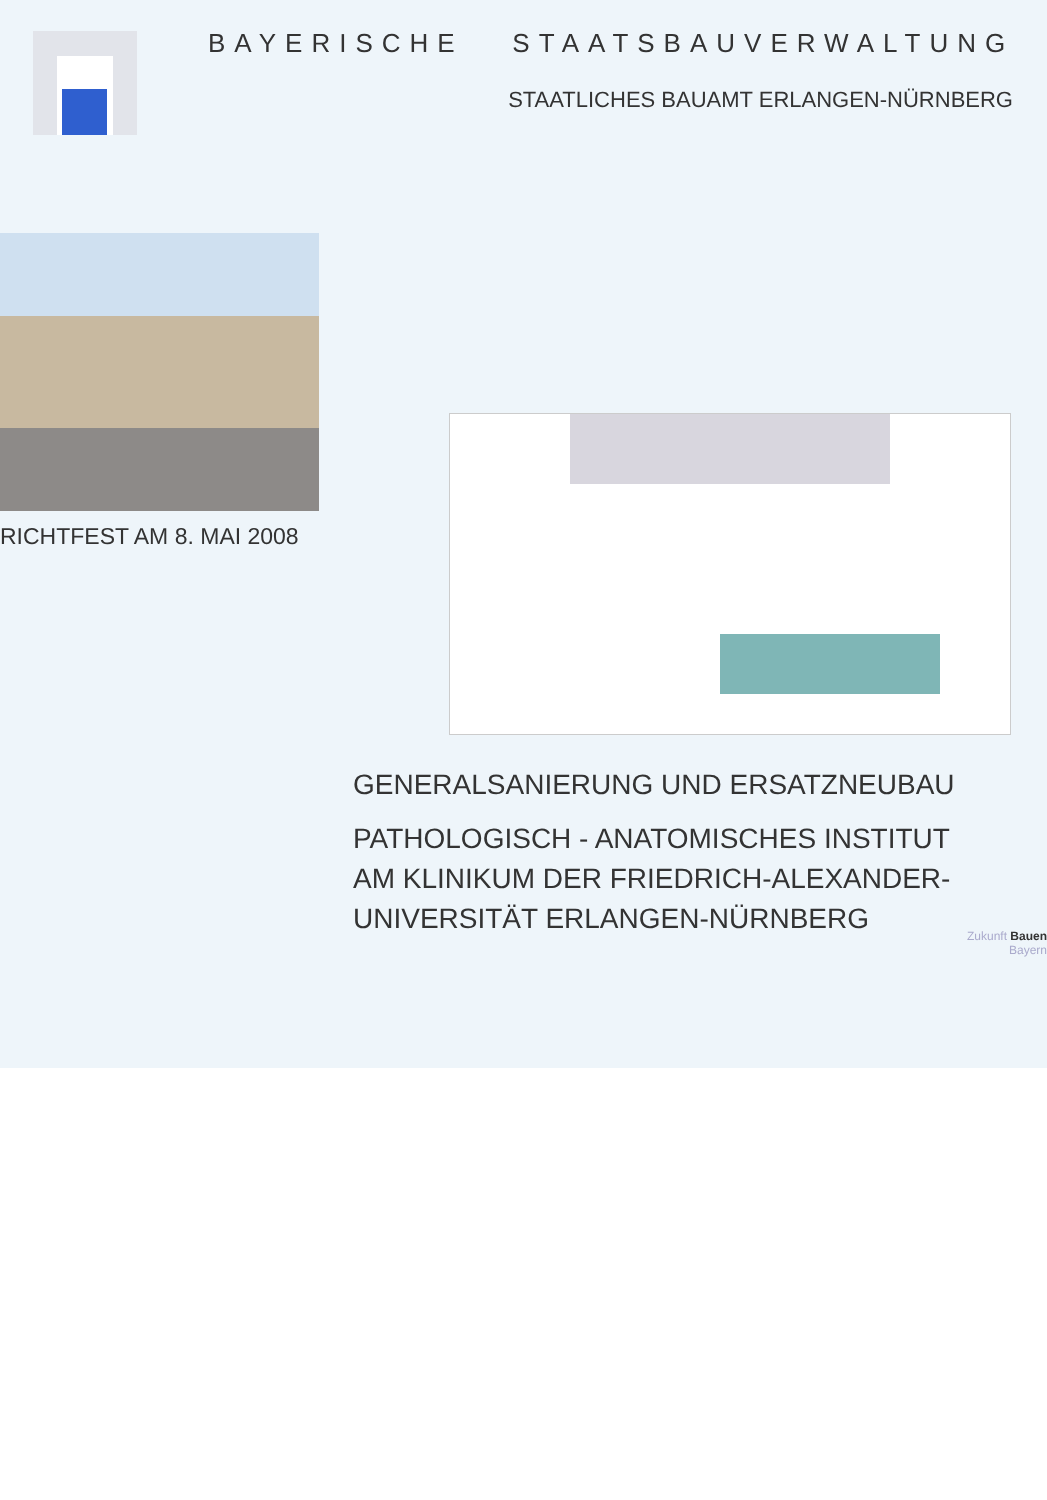BAYERISCHE STAATSBAUVERWALTUNG
STAATLICHES BAUAMT ERLANGEN-NÜRNBERG
RICHTFEST AM 8. MAI 2008
GENERALSANIERUNG UND ERSATZNEUBAU
PATHOLOGISCH - ANATOMISCHES INSTITUT
AM KLINIKUM DER FRIEDRICH-ALEXANDER-
UNIVERSITÄT ERLANGEN-NÜRNBERG
Zukunft Bauen
Bayern